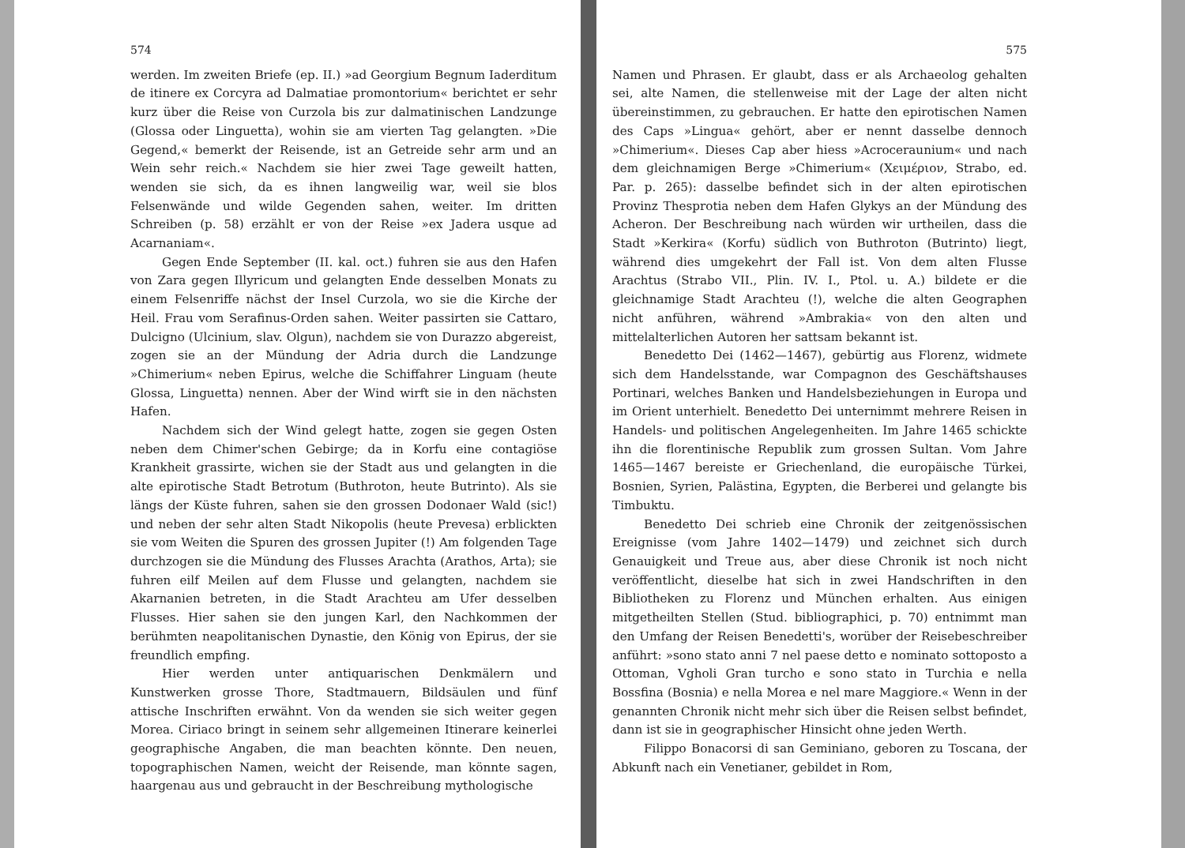574
werden. Im zweiten Briefe (ep. II.) »ad Georgium Begnum Iaderditum de itinere ex Corcyra ad Dalmatiae promontorium« berichtet er sehr kurz über die Reise von Curzola bis zur dalmatinischen Landzunge (Glossa oder Linguetta), wohin sie am vierten Tag gelangten. »Die Gegend,« bemerkt der Reisende, ist an Getreide sehr arm und an Wein sehr reich.« Nachdem sie hier zwei Tage geweilt hatten, wenden sie sich, da es ihnen langweilig war, weil sie blos Felsenwände und wilde Gegenden sahen, weiter. Im dritten Schreiben (p. 58) erzählt er von der Reise »ex Jadera usque ad Acarnaniam«.
Gegen Ende September (II. kal. oct.) fuhren sie aus den Hafen von Zara gegen Illyricum und gelangten Ende desselben Monats zu einem Felsenriffe nächst der Insel Curzola, wo sie die Kirche der Heil. Frau vom Serafinus-Orden sahen. Weiter passirten sie Cattaro, Dulcigno (Ulcinium, slav. Olgun), nachdem sie von Durazzo abgereist, zogen sie an der Mündung der Adria durch die Landzunge »Chimerium« neben Epirus, welche die Schiffahrer Linguam (heute Glossa, Linguetta) nennen. Aber der Wind wirft sie in den nächsten Hafen.
Nachdem sich der Wind gelegt hatte, zogen sie gegen Osten neben dem Chimer'schen Gebirge; da in Korfu eine contagiöse Krankheit grassirte, wichen sie der Stadt aus und gelangten in die alte epirotische Stadt Betrotum (Buthroton, heute Butrinto). Als sie längs der Küste fuhren, sahen sie den grossen Dodonaer Wald (sic!) und neben der sehr alten Stadt Nikopolis (heute Prevesa) erblickten sie vom Weiten die Spuren des grossen Jupiter (!) Am folgenden Tage durchzogen sie die Mündung des Flusses Arachta (Arathos, Arta); sie fuhren eilf Meilen auf dem Flusse und gelangten, nachdem sie Akarnanien betreten, in die Stadt Arachteu am Ufer desselben Flusses. Hier sahen sie den jungen Karl, den Nachkommen der berühmten neapolitanischen Dynastie, den König von Epirus, der sie freundlich empfing.
Hier werden unter antiquarischen Denkmälern und Kunstwerken grosse Thore, Stadtmauern, Bildsäulen und fünf attische Inschriften erwähnt. Von da wenden sie sich weiter gegen Morea. Ciriaco bringt in seinem sehr allgemeinen Itinerare keinerlei geographische Angaben, die man beachten könnte. Den neuen, topographischen Namen, weicht der Reisende, man könnte sagen, haargenau aus und gebraucht in der Beschreibung mythologische
575
Namen und Phrasen. Er glaubt, dass er als Archaeolog gehalten sei, alte Namen, die stellenweise mit der Lage der alten nicht übereinstimmen, zu gebrauchen. Er hatte den epirotischen Namen des Caps »Lingua« gehört, aber er nennt dasselbe dennoch »Chimerium«. Dieses Cap aber hiess »Acroceraunium« und nach dem gleichnamigen Berge »Chimerium« (Χειμέριον, Strabo, ed. Par. p. 265): dasselbe befindet sich in der alten epirotischen Provinz Thesprotia neben dem Hafen Glykys an der Mündung des Acheron. Der Beschreibung nach würden wir urtheilen, dass die Stadt »Kerkira« (Korfu) südlich von Buthroton (Butrinto) liegt, während dies umgekehrt der Fall ist. Von dem alten Flusse Arachtus (Strabo VII., Plin. IV. I., Ptol. u. A.) bildete er die gleichnamige Stadt Arachteu (!), welche die alten Geographen nicht anführen, während »Ambrakia« von den alten und mittelalterlichen Autoren her sattsam bekannt ist.
Benedetto Dei (1462—1467), gebürtig aus Florenz, widmete sich dem Handelsstande, war Compagnon des Geschäftshauses Portinari, welches Banken und Handelsbeziehungen in Europa und im Orient unterhielt. Benedetto Dei unternimmt mehrere Reisen in Handels- und politischen Angelegenheiten. Im Jahre 1465 schickte ihn die florentinische Republik zum grossen Sultan. Vom Jahre 1465—1467 bereiste er Griechenland, die europäische Türkei, Bosnien, Syrien, Palästina, Egypten, die Berberei und gelangte bis Timbuktu.
Benedetto Dei schrieb eine Chronik der zeitgenössischen Ereignisse (vom Jahre 1402—1479) und zeichnet sich durch Genauigkeit und Treue aus, aber diese Chronik ist noch nicht veröffentlicht, dieselbe hat sich in zwei Handschriften in den Bibliotheken zu Florenz und München erhalten. Aus einigen mitgetheilten Stellen (Stud. bibliographici, p. 70) entnimmt man den Umfang der Reisen Benedetti's, worüber der Reisebeschreiber anführt: »sono stato anni 7 nel paese detto e nominato sottoposto a Ottoman, Vgholi Gran turcho e sono stato in Turchia e nella Bossfina (Bosnia) e nella Morea e nel mare Maggiore.« Wenn in der genannten Chronik nicht mehr sich über die Reisen selbst befindet, dann ist sie in geographischer Hinsicht ohne jeden Werth.
Filippo Bonacorsi di san Geminiano, geboren zu Toscana, der Abkunft nach ein Venetianer, gebildet in Rom,